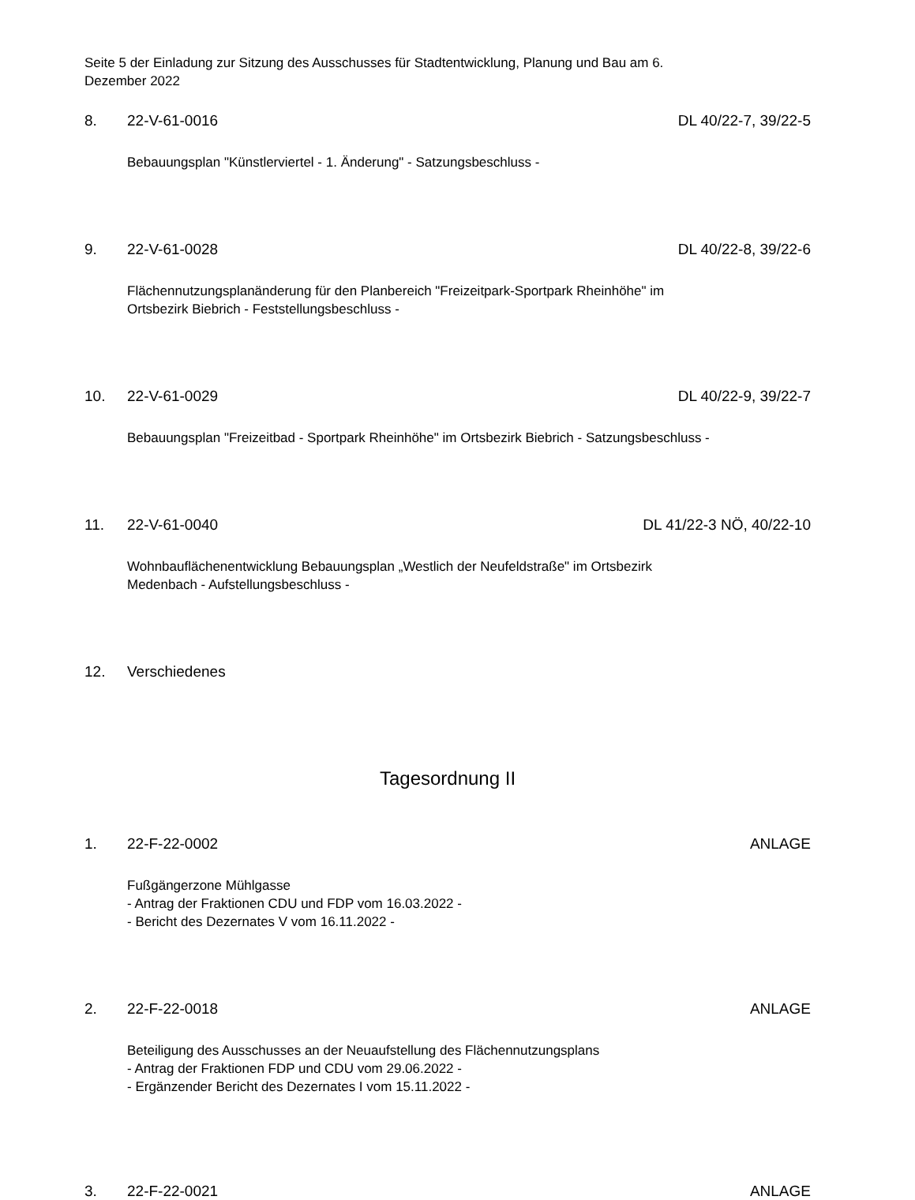Seite 5 der Einladung zur Sitzung des Ausschusses für Stadtentwicklung, Planung und Bau am 6.
Dezember 2022
8. 22-V-61-0016 DL 40/22-7, 39/22-5
Bebauungsplan "Künstlerviertel - 1. Änderung" - Satzungsbeschluss -
9. 22-V-61-0028 DL 40/22-8, 39/22-6
Flächennutzungsplanänderung für den Planbereich "Freizeitpark-Sportpark Rheinhöhe" im
Ortsbezirk Biebrich - Feststellungsbeschluss -
10. 22-V-61-0029 DL 40/22-9, 39/22-7
Bebauungsplan "Freizeitbad - Sportpark Rheinhöhe" im Ortsbezirk Biebrich - Satzungsbeschluss -
11. 22-V-61-0040 DL 41/22-3 NÖ, 40/22-10
Wohnbauflächenentwicklung Bebauungsplan „Westlich der Neufeldstraße" im Ortsbezirk
Medenbach - Aufstellungsbeschluss -
12. Verschiedenes
Tagesordnung II
1. 22-F-22-0002 ANLAGE
Fußgängerzone Mühlgasse
- Antrag der Fraktionen CDU und FDP vom 16.03.2022 -
- Bericht des Dezernates V vom 16.11.2022 -
2. 22-F-22-0018 ANLAGE
Beteiligung des Ausschusses an der Neuaufstellung des Flächennutzungsplans
- Antrag der Fraktionen FDP und CDU vom 29.06.2022 -
- Ergänzender Bericht des Dezernates I vom 15.11.2022 -
3. 22-F-22-0021 ANLAGE